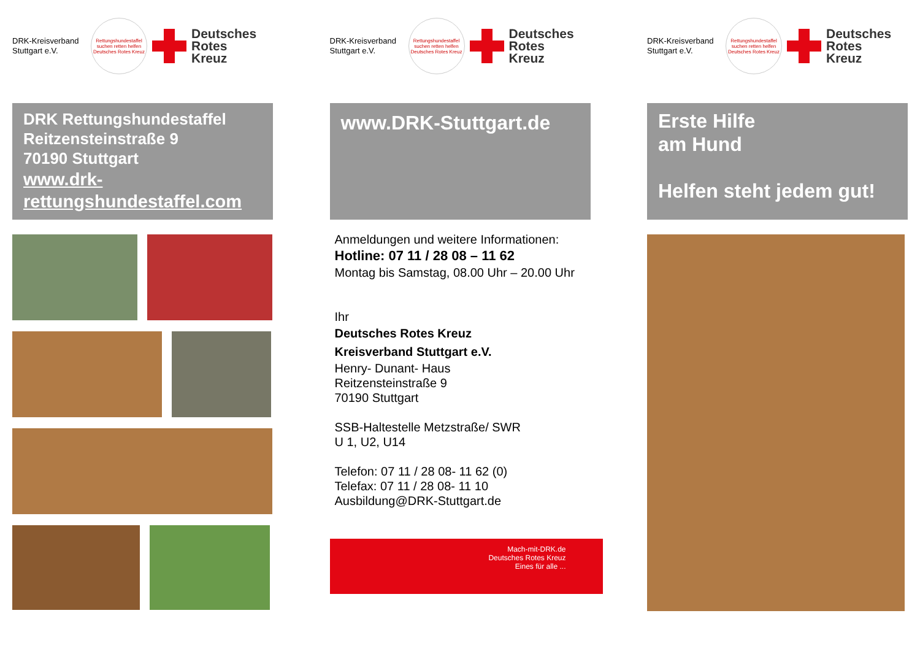DRK-Kreisverband Stuttgart e.V.
Rettungshundestaffel
suchen retten helfen
Deutsches Rotes Kreuz
Deutsches
Rotes
Kreuz
DRK Rettungshundestaffel
Reitzensteinstraße 9
70190 Stuttgart
www.drk-
rettungshundestaffel.com
DRK-Kreisverband Stuttgart e.V.
Rettungshundestaffel
suchen retten helfen
Deutsches Rotes Kreuz
Deutsches
Rotes
Kreuz
www.DRK-Stuttgart.de
Anmeldungen und weitere Informationen:
Hotline: 07 11 / 28 08 – 11 62
Montag bis Samstag, 08.00 Uhr – 20.00 Uhr
Ihr
Deutsches Rotes Kreuz
Kreisverband Stuttgart e.V.
Henry- Dunant- Haus
Reitzensteinstraße 9
70190 Stuttgart
SSB-Haltestelle Metzstraße/ SWR
U 1, U2, U14
Telefon: 07 11 / 28 08- 11 62 (0)
Telefax: 07 11 / 28 08- 11 10
Ausbildung@DRK-Stuttgart.de
Mach-mit-DRK.de
Deutsches Rotes Kreuz
Eines für alle ...
DRK-Kreisverband Stuttgart e.V.
Rettungshundestaffel
suchen retten helfen
Deutsches Rotes Kreuz
Deutsches
Rotes
Kreuz
Erste Hilfe
am Hund
Helfen steht jedem gut!